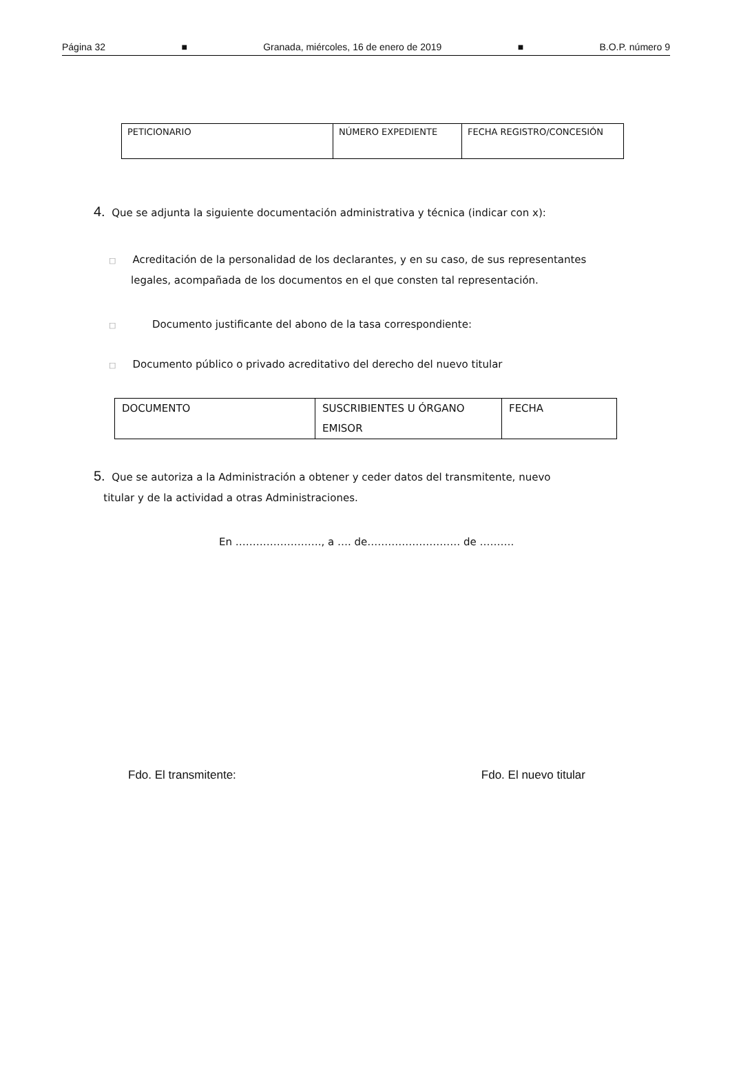Página 32 ■ Granada, miércoles, 16 de enero de 2019 ■ B.O.P. número 9
| PETICIONARIO | NÚMERO EXPEDIENTE | FECHA REGISTRO/CONCESIÓN |
4. Que se adjunta la siguiente documentación administrativa y técnica (indicar con x):
□ Acreditación de la personalidad de los declarantes, y en su caso, de sus representantes legales, acompañada de los documentos en el que consten tal representación.
□ Documento justificante del abono de la tasa correspondiente:
□ Documento público o privado acreditativo del derecho del nuevo titular
| DOCUMENTO | SUSCRIBIENTES U ÓRGANO EMISOR | FECHA |
5. Que se autoriza a la Administración a obtener y ceder datos del transmitente, nuevo
titular y de la actividad a otras Administraciones.
En ……………………., a …. de……………………… de ……….
Fdo. El transmitente: Fdo. El nuevo titular